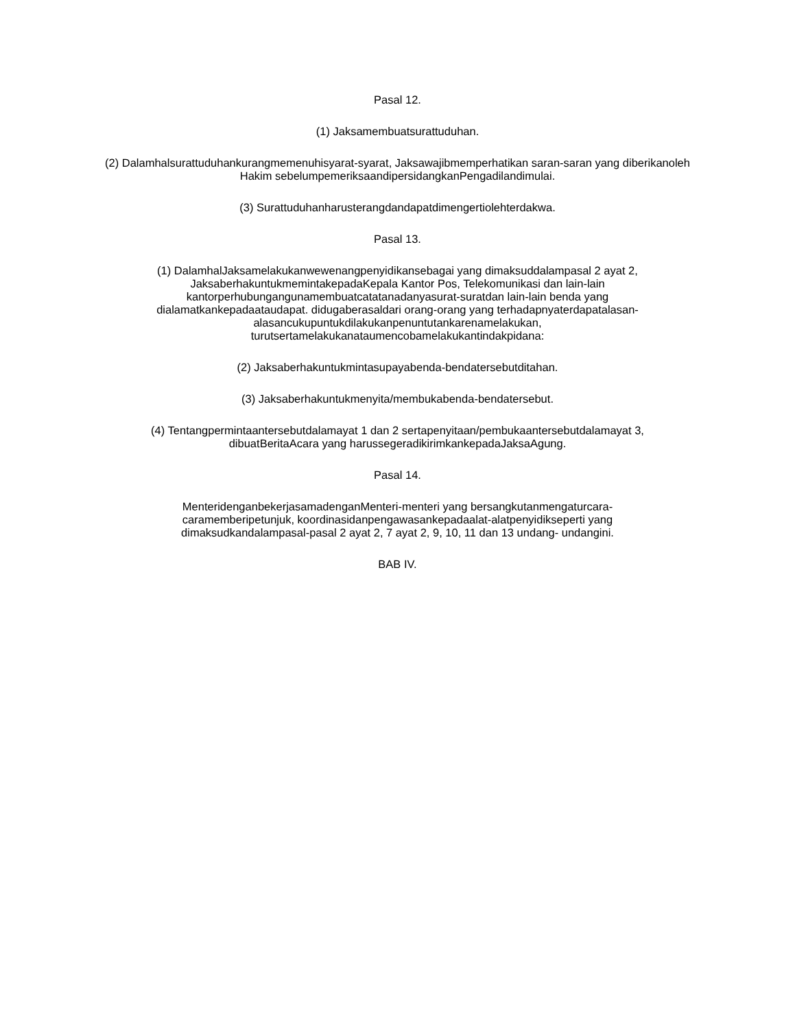Pasal 12.
(1) Jaksamembuatsurattuduhan.
(2) Dalamhalsurattuduhankurangmemenuhisyarat-syarat, Jaksawajibmemperhatikan saran-saran yang diberikanoleh Hakim sebelumpemeriksaandipersidangkanPengadilandimulai.
(3) Surattuduhanharusterangdandapatdimengertiolehterdakwa.
Pasal 13.
(1) DalamhalJaksamelakukanwewenangpenyidikansebagai yang dimaksuddalampasal 2 ayat 2,
JaksaberhakuntukmemintakepadaKepala Kantor Pos, Telekomunikasi dan lain-lain
kantorperhubungangunamembuatcatatanadanyasurat-suratdan lain-lain benda yang
dialamatkankepadaataudapat. didugaberasaldari orang-orang yang terhadapnyaterdapatalasan-
alasancukupuntukdilakukanpenuntutankarenamelakukan,
turutsertamelakukanataumencobamelakukantindakpidana:
(2) Jaksaberhakuntukmintasupayabenda-bendatersebutditahan.
(3) Jaksaberhakuntukmenyita/membukabenda-bendatersebut.
(4) Tentangpermintaantersebutdalamayat 1 dan 2 sertapenyitaan/pembukaantersebutdalamayat 3,
dibuatBeritaAcara yang harussegeradikirimkankepadaJaksaAgung.
Pasal 14.
MenteridenganbekerjasamadenganMenteri-menteri yang bersangkutanmengaturcara-
caramemberipetunjuk, koordinasidanpengawasankepadaalat-alatpenyidikseperti yang
dimaksudkandalampasal-pasal 2 ayat 2, 7 ayat 2, 9, 10, 11 dan 13 undang- undangini.
BAB IV.